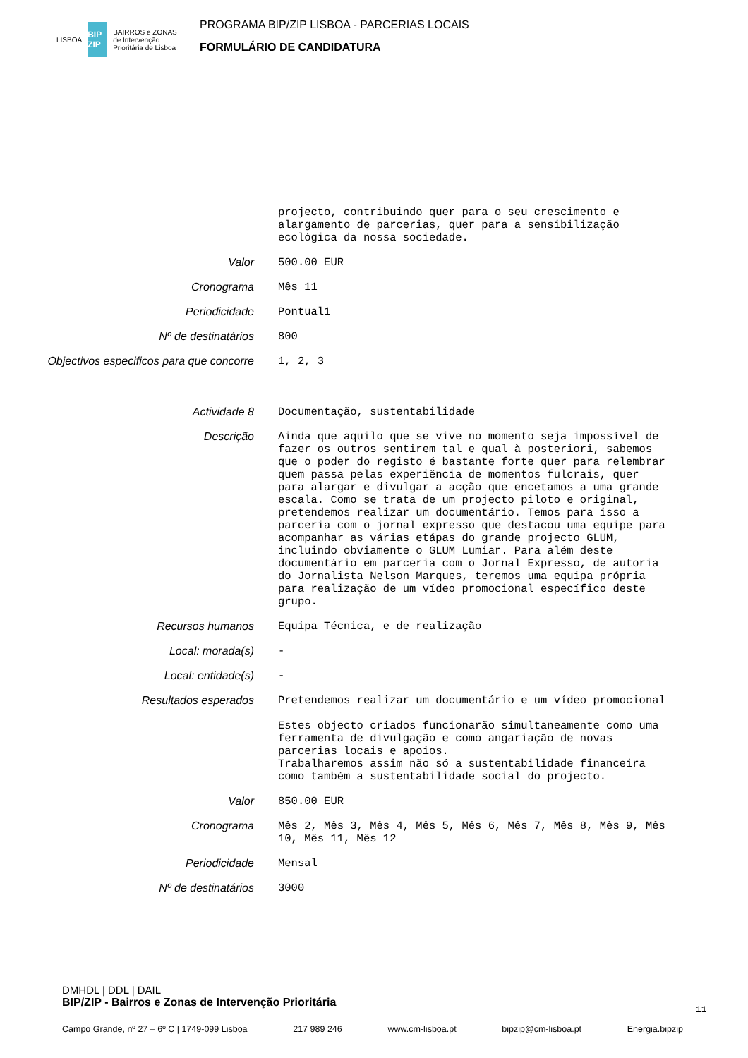LISBOA BIP ZIP BAIRROS e ZONAS
de Intervenção
Prioritária de Lisboa
PROGRAMA BIP/ZIP LISBOA - PARCERIAS LOCAIS
FORMULÁRIO DE CANDIDATURA
projecto, contribuindo quer para o seu crescimento e alargamento de parcerias, quer para a sensibilização ecológica da nossa sociedade.
Valor
500.00 EUR
Cronograma
Mês 11
Periodicidade
Pontual1
Nº de destinatários
800
Objectivos especificos para que concorre
1, 2, 3
Actividade 8
Documentação, sustentabilidade
Descrição
Ainda que aquilo que se vive no momento seja impossível de fazer os outros sentirem tal e qual à posteriori, sabemos que o poder do registo é bastante forte quer para relembrar quem passa pelas experiência de momentos fulcrais, quer para alargar e divulgar a acção que encetamos a uma grande escala. Como se trata de um projecto piloto e original, pretendemos realizar um documentário. Temos para isso a parceria com o jornal expresso que destacou uma equipe para acompanhar as várias etápas do grande projecto GLUM, incluindo obviamente o GLUM Lumiar. Para além deste documentário em parceria com o Jornal Expresso, de autoria do Jornalista Nelson Marques, teremos uma equipa própria para realização de um vídeo promocional específico deste grupo.
Recursos humanos
Equipa Técnica, e de realização
Local: morada(s)
-
Local: entidade(s)
-
Resultados esperados
Pretendemos realizar um documentário e um vídeo promocional Estes objecto criados funcionarão simultaneamente como uma ferramenta de divulgação e como angariação de novas parcerias locais e apoios. Trabalharemos assim não só a sustentabilidade financeira como também a sustentabilidade social do projecto.
Valor
850.00 EUR
Cronograma
Mês 2, Mês 3, Mês 4, Mês 5, Mês 6, Mês 7, Mês 8, Mês 9, Mês 10, Mês 11, Mês 12
Periodicidade
Mensal
Nº de destinatários
3000
DMHDL | DDL | DAIL
BIP/ZIP - Bairros e Zonas de Intervenção Prioritária
11
Campo Grande, nº 27 – 6º C | 1749-099 Lisboa 217 989 246 www.cm-lisboa.pt bipzip@cm-lisboa.pt Energia.bipzip